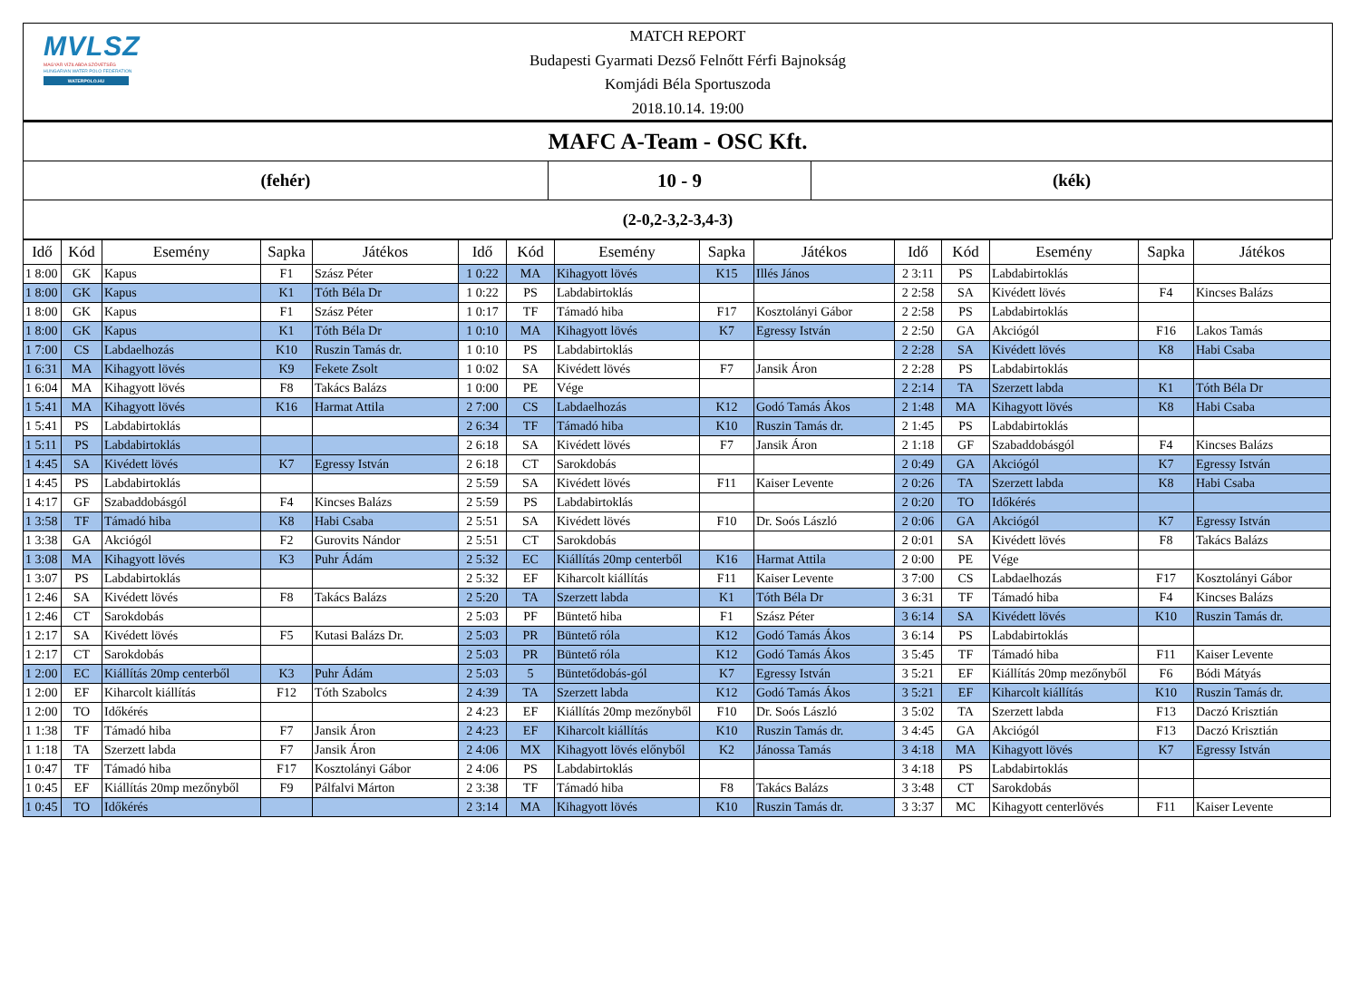MVLSZ
MAGYAR VÍZILABDA SZÖVETSÉG
HUNGARIAN WATER POLO FEDERATION
WATERPOLO.HU
MATCH REPORT
Budapesti Gyarmati Dezső Felnőtt Férfi Bajnokság
Komjádi Béla Sportuszoda
2018.10.14. 19:00
MAFC A-Team - OSC Kft.
(fehér) 10 - 9 (kék)
(2-0,2-3,2-3,4-3)
| Idő | Kód | Esemény | Sapka | Játékos | Idő | Kód | Esemény | Sapka | Játékos | Idő | Kód | Esemény | Sapka | Játékos |
| --- | --- | --- | --- | --- | --- | --- | --- | --- | --- | --- | --- | --- | --- | --- |
| 1 8:00 | GK | Kapus | F1 | Szász Péter | 1 0:22 | MA | Kihagyott lövés | K15 | Illés János | 2 3:11 | PS | Labdabirtoklás | | |
| 1 8:00 | GK | Kapus | K1 | Tóth Béla Dr | 1 0:22 | PS | Labdabirtoklás | | | 2 2:58 | SA | Kivédett lövés | F4 | Kincses Balázs |
| 1 8:00 | GK | Kapus | F1 | Szász Péter | 1 0:17 | TF | Támadó hiba | F17 | Kosztolányi Gábor | 2 2:58 | PS | Labdabirtoklás | | |
| 1 8:00 | GK | Kapus | K1 | Tóth Béla Dr | 1 0:10 | MA | Kihagyott lövés | K7 | Egressy István | 2 2:50 | GA | Akciógól | F16 | Lakos Tamás |
| 1 7:00 | CS | Labdaelhozás | K10 | Ruszin Tamás dr. | 1 0:10 | PS | Labdabirtoklás | | | 2 2:28 | SA | Kivédett lövés | K8 | Habi Csaba |
| 1 6:31 | MA | Kihagyott lövés | K9 | Fekete Zsolt | 1 0:02 | SA | Kivédett lövés | F7 | Jansik Áron | 2 2:28 | PS | Labdabirtoklás | | |
| 1 6:04 | MA | Kihagyott lövés | F8 | Takács Balázs | 1 0:00 | PE | Vége | | | 2 2:14 | TA | Szerzett labda | K1 | Tóth Béla Dr |
| 1 5:41 | MA | Kihagyott lövés | K16 | Harmat Attila | 2 7:00 | CS | Labdaelhozás | K12 | Godó Tamás Ákos | 2 1:48 | MA | Kihagyott lövés | K8 | Habi Csaba |
| 1 5:41 | PS | Labdabirtoklás | | | 2 6:34 | TF | Támadó hiba | K10 | Ruszin Tamás dr. | 2 1:45 | PS | Labdabirtoklás | | |
| 1 5:11 | PS | Labdabirtoklás | | | 2 6:18 | SA | Kivédett lövés | F7 | Jansik Áron | 2 1:18 | GF | Szabaddobásgól | F4 | Kincses Balázs |
| 1 4:45 | SA | Kivédett lövés | K7 | Egressy István | 2 6:18 | CT | Sarokdobás | | | 2 0:49 | GA | Akciógól | K7 | Egressy István |
| 1 4:45 | PS | Labdabirtoklás | | | 2 5:59 | SA | Kivédett lövés | F11 | Kaiser Levente | 2 0:26 | TA | Szerzett labda | K8 | Habi Csaba |
| 1 4:17 | GF | Szabaddobásgól | F4 | Kincses Balázs | 2 5:59 | PS | Labdabirtoklás | | | 2 0:20 | TO | Időkérés | | |
| 1 3:58 | TF | Támadó hiba | K8 | Habi Csaba | 2 5:51 | SA | Kivédett lövés | F10 | Dr. Soós László | 2 0:06 | GA | Akciógól | K7 | Egressy István |
| 1 3:38 | GA | Akciógól | F2 | Gurovits Nándor | 2 5:51 | CT | Sarokdobás | | | 2 0:01 | SA | Kivédett lövés | F8 | Takács Balázs |
| 1 3:08 | MA | Kihagyott lövés | K3 | Puhr Ádám | 2 5:32 | EC | Kiállítás 20mp centerből | K16 | Harmat Attila | 2 0:00 | PE | Vége | | |
| 1 3:07 | PS | Labdabirtoklás | | | 2 5:32 | EF | Kiharcolt kiállítás | F11 | Kaiser Levente | 3 7:00 | CS | Labdaelhozás | F17 | Kosztolányi Gábor |
| 1 2:46 | SA | Kivédett lövés | F8 | Takács Balázs | 2 5:20 | TA | Szerzett labda | K1 | Tóth Béla Dr | 3 6:31 | TF | Támadó hiba | F4 | Kincses Balázs |
| 1 2:46 | CT | Sarokdobás | | | 2 5:03 | PF | Büntető hiba | F1 | Szász Péter | 3 6:14 | SA | Kivédett lövés | K10 | Ruszin Tamás dr. |
| 1 2:17 | SA | Kivédett lövés | F5 | Kutasi Balázs Dr. | 2 5:03 | PR | Büntető róla | K12 | Godó Tamás Ákos | 3 6:14 | PS | Labdabirtoklás | | |
| 1 2:17 | CT | Sarokdobás | | | 2 5:03 | PR | Büntető róla | K12 | Godó Tamás Ákos | 3 5:45 | TF | Támadó hiba | F11 | Kaiser Levente |
| 1 2:00 | EC | Kiállítás 20mp centerből | K3 | Puhr Ádám | 2 5:03 | 5 | Büntetődobás-gól | K7 | Egressy István | 3 5:21 | EF | Kiállítás 20mp mezőnyből | F6 | Bódi Mátyás |
| 1 2:00 | EF | Kiharcolt kiállítás | F12 | Tóth Szabolcs | 2 4:39 | TA | Szerzett labda | K12 | Godó Tamás Ákos | 3 5:21 | EF | Kiharcolt kiállítás | K10 | Ruszin Tamás dr. |
| 1 2:00 | TO | Időkérés | | | 2 4:23 | EF | Kiállítás 20mp mezőnyből | F10 | Dr. Soós László | 3 5:02 | TA | Szerzett labda | F13 | Daczó Krisztián |
| 1 1:38 | TF | Támadó hiba | F7 | Jansik Áron | 2 4:23 | EF | Kiharcolt kiállítás | K10 | Ruszin Tamás dr. | 3 4:45 | GA | Akciógól | F13 | Daczó Krisztián |
| 1 1:18 | TA | Szerzett labda | F7 | Jansik Áron | 2 4:06 | MX | Kihagyott lövés előnyből | K2 | Jánossa Tamás | 3 4:18 | MA | Kihagyott lövés | K7 | Egressy István |
| 1 0:47 | TF | Támadó hiba | F17 | Kosztolányi Gábor | 2 4:06 | PS | Labdabirtoklás | | | 3 4:18 | PS | Labdabirtoklás | | |
| 1 0:45 | EF | Kiállítás 20mp mezőnyből | F9 | Pálfalvi Márton | 2 3:38 | TF | Támadó hiba | F8 | Takács Balázs | 3 3:48 | CT | Sarokdobás | | |
| 1 0:45 | TO | Időkérés | | | 2 3:14 | MA | Kihagyott lövés | K10 | Ruszin Tamás dr. | 3 3:37 | MC | Kihagyott centerlövés | F11 | Kaiser Levente |